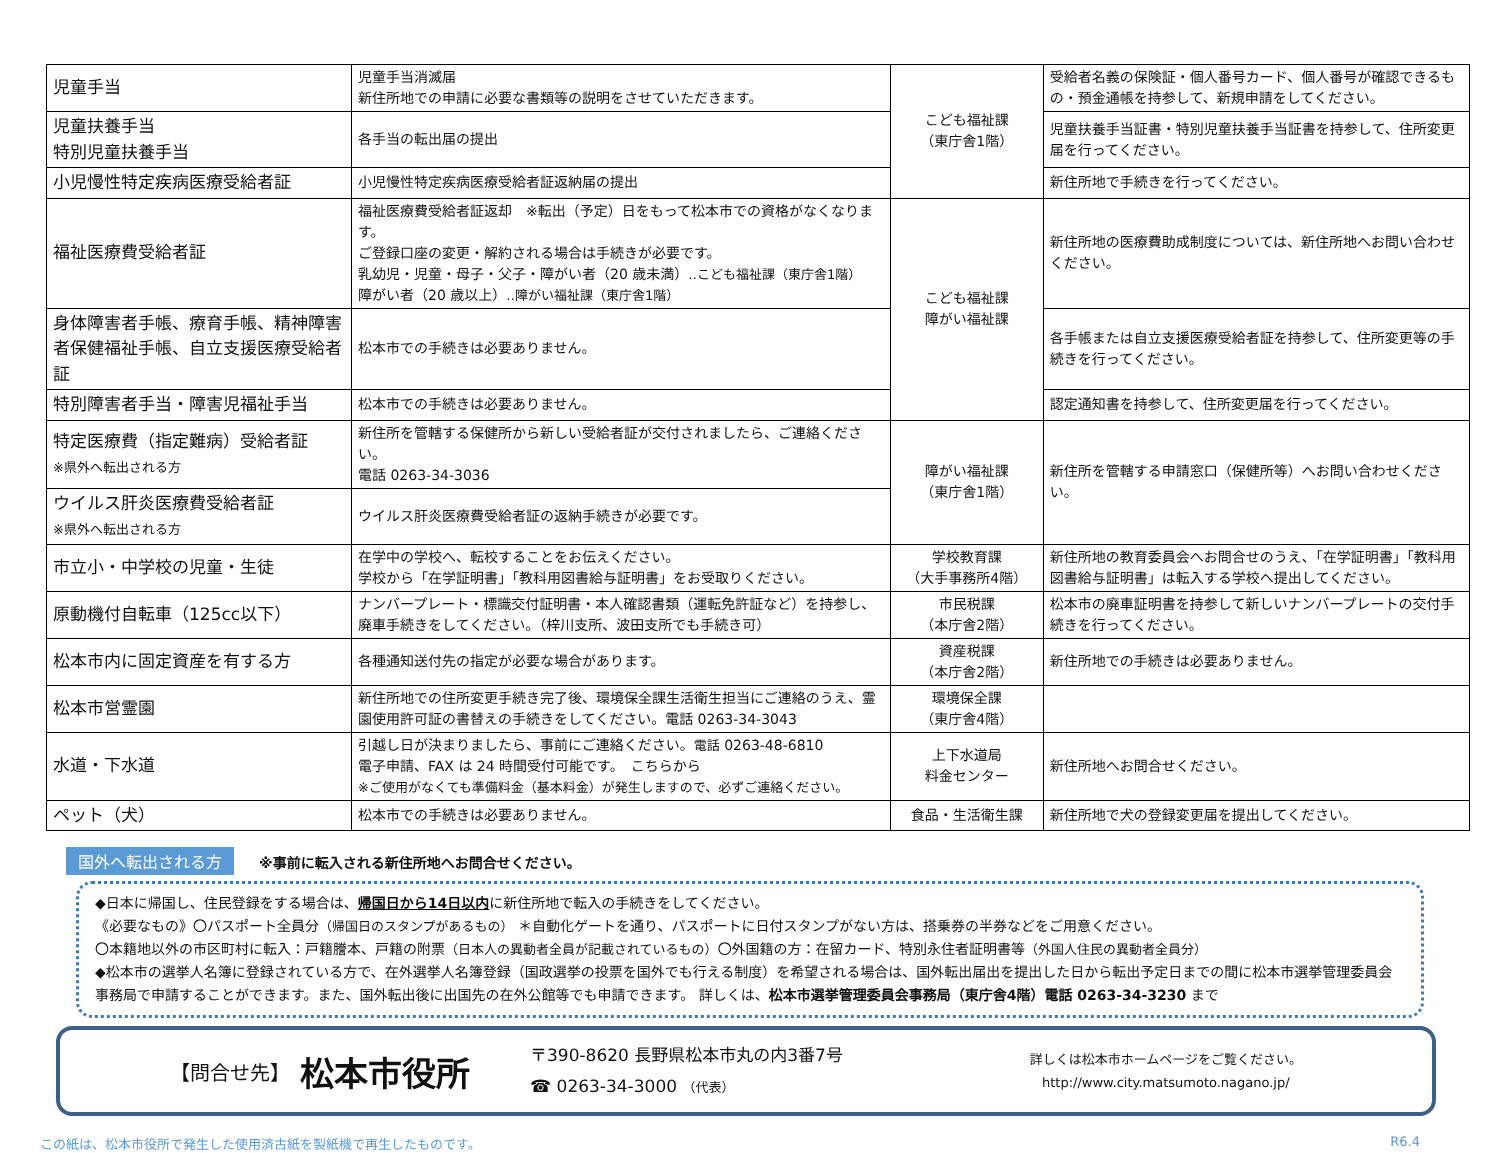| 児童手当 | 児童手当消滅届 新住所地での申請に必要な書類等の説明をさせていただきます。 | こども福祉課 （東庁舎1階） | 受給者名義の保険証・個人番号カード、個人番号が確認できるもの・預金通帳を持参して、新規申請をしてください。 |
| 児童扶養手当 特別児童扶養手当 | 各手当の転出届の提出 | | 児童扶養手当証書・特別児童扶養手当証書を持参して、住所変更届を行ってください。 |
| 小児慢性特定疾病医療受給者証 | 小児慢性特定疾病医療受給者証返納届の提出 | | 新住所地で手続きを行ってください。 |
| 福祉医療費受給者証 | 福祉医療費受給者証返却 ※転出（予定）日をもって松本市での資格がなくなります。 ご登録口座の変更・解約される場合は手続きが必要です。 乳幼児・児童・母子・父子・障がい者（20 歳未満） ‥こども福祉課（東庁舎1階） 障がい者（20 歳以上） ‥障がい福祉課（東庁舎1階） | こども福祉課 障がい福祉課 | 新住所地の医療費助成制度については、新住所地へお問い合わせください。 |
| 身体障害者手帳、療育手帳、精神障害者保健福祉手帳、自立支援医療受給者証 | 松本市での手続きは必要ありません。 | | 各手帳または自立支援医療受給者証を持参して、住所変更等の手続きを行ってください。 |
| 特別障害者手当・障害児福祉手当 | 松本市での手続きは必要ありません。 | | 認定通知書を持参して、住所変更届を行ってください。 |
| 特定医療費（指定難病）受給者証 ※県外へ転出される方 | 新住所を管轄する保健所から新しい受給者証が交付されましたら、ご連絡ください。 電話 0263-34-3036 | 障がい福祉課 （東庁舎1階） | 新住所を管轄する申請窓口（保健所等）へお問い合わせください。 |
| ウイルス肝炎医療費受給者証 ※県外へ転出される方 | ウイルス肝炎医療費受給者証の返納手続きが必要です。 | | |
| 市立小・中学校の児童・生徒 | 在学中の学校へ、転校することをお伝えください。 学校から「在学証明書」「教科用図書給与証明書」をお受取りください。 | 学校教育課 （大手事務所4階） | 新住所地の教育委員会へお問合せのうえ、「在学証明書」「教科用図書給与証明書」は転入する学校へ提出してください。 |
| 原動機付自転車（125cc以下） | ナンバープレート・標識交付証明書・本人確認書類（運転免許証など）を持参し、廃車手続きをしてください。（梓川支所、波田支所でも手続き可） | 市民税課 （本庁舎2階） | 松本市の廃車証明書を持参して新しいナンバープレートの交付手続きを行ってください。 |
| 松本市内に固定資産を有する方 | 各種通知送付先の指定が必要な場合があります。 | 資産税課 （本庁舎2階） | 新住所地での手続きは必要ありません。 |
| 松本市営霊園 | 新住所地での住所変更手続き完了後、環境保全課生活衛生担当にご連絡のうえ、霊園使用許可証の書替えの手続きをしてください。電話 0263-34-3043 | 環境保全課 （東庁舎4階） | |
| 水道・下水道 | 引越し日が決まりましたら、事前にご連絡ください。 電話 0263-48-6810 電子申請、FAX は 24 時間受付可能です。 こちらから ※ご使用がなくても準備料金（基本料金）が発生しますので、必ずご連絡ください。 | 上下水道局 料金センター | 新住所地へお問合せください。 |
| ペット（犬） | 松本市での手続きは必要ありません。 | 食品・生活衛生課 | 新住所地で犬の登録変更届を提出してください。 |
国外へ転出される方 ※事前に転入される新住所地へお問合せください。
◆日本に帰国し、住民登録をする場合は、帰国日から14日以内に新住所地で転入の手続きをしてください。
《必要なもの》〇パスポート全員分（帰国日のスタンプがあるもの） ＊自動化ゲートを通り、パスポートに日付スタンプがない方は、搭乗券の半券などをご用意ください。
〇本籍地以外の市区町村に転入：戸籍謄本、戸籍の附票（日本人の異動者全員が記載されているもの）〇外国籍の方：在留カード、特別永住者証明書等（外国人住民の異動者全員分）
◆松本市の選挙人名簿に登録されている方で、在外選挙人名簿登録（国政選挙の投票を国外でも行える制度）を希望される場合は、国外転出届出を提出した日から転出予定日までの間に松本市選挙管理委員会事務局で申請することができます。また、国外転出後に出国先の在外公館等でも申請できます。 詳しくは、松本市選挙管理委員会事務局（東庁舎4階）電話 0263-34-3230 まで
【問合せ先】 松本市役所
〒390-8620 長野県松本市丸の内3番7号
☎ 0263-34-3000 （代表）
詳しくは松本市ホームページをご覧ください。
http://www.city.matsumoto.nagano.jp/
この紙は、松本市役所で発生した使用済古紙を製紙機で再生したものです。 R6.4